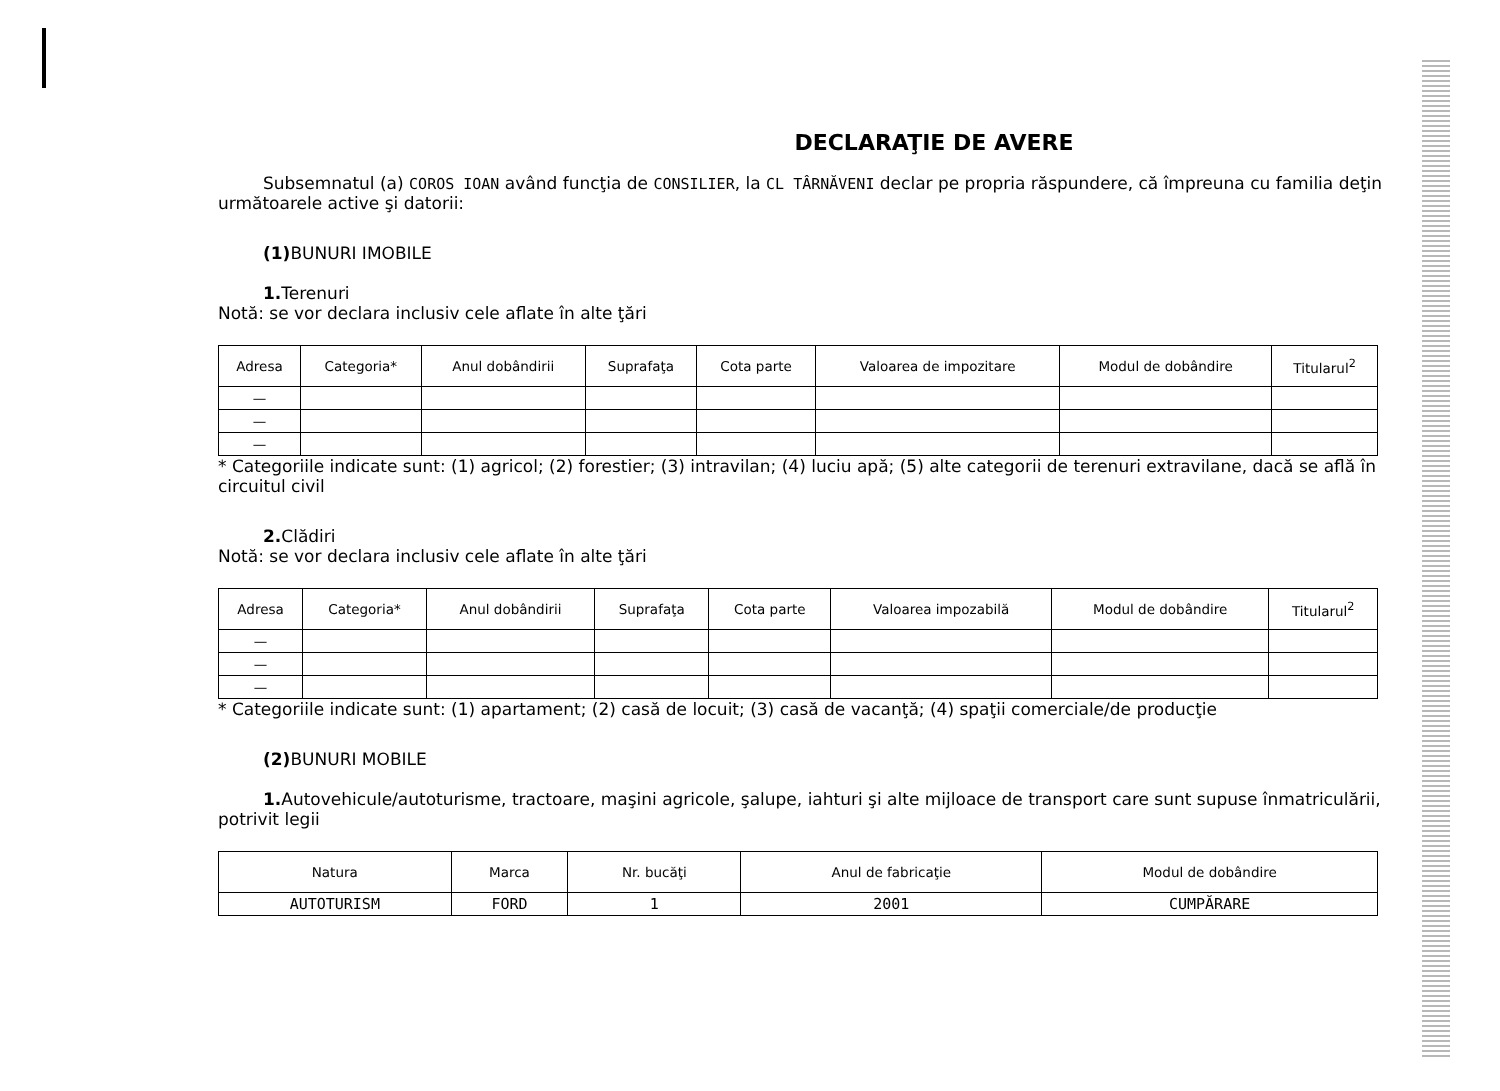DECLARAŢIE DE AVERE
Subsemnatul (a) COROS IOAN având funcţia de CONSILIER, la CL TÂRNĂVENI declar pe propria răspundere, că împreuna cu familia deţin
următoarele active şi datorii:
(1) BUNURI IMOBILE
1. Terenuri
Notă: se vor declara inclusiv cele aflate în alte ţări
| Adresa | Categoria* | Anul dobândirii | Suprafaţa | Cota parte | Valoarea de impozitare | Modul de dobândire | Titularul<sup>2</sup> |
| --- | --- | --- | --- | --- | --- | --- | --- |
| — | | | | | | | |
| — | | | | | | | |
| — | | | | | | | |
* Categoriile indicate sunt: (1) agricol; (2) forestier; (3) intravilan; (4) luciu apă; (5) alte categorii de terenuri extravilane, dacă se află în circuitul civil
2. Clădiri
Notă: se vor declara inclusiv cele aflate în alte ţări
| Adresa | Categoria* | Anul dobândirii | Suprafaţa | Cota parte | Valoarea impozabilă | Modul de dobândire | Titularul<sup>2</sup> |
| --- | --- | --- | --- | --- | --- | --- | --- |
| — | | | | | | | |
| — | | | | | | | |
| — | | | | | | | |
* Categoriile indicate sunt: (1) apartament; (2) casă de locuit; (3) casă de vacanţă; (4) spaţii comerciale/de producţie
(2) BUNURI MOBILE
1. Autovehicule/autoturisme, tractoare, maşini agricole, şalupe, iahturi şi alte mijloace de transport care sunt supuse înmatriculării,
potrivit legii
| Natura | Marca | Nr. bucăţi | Anul de fabricaţie | Modul de dobândire |
| --- | --- | --- | --- | --- |
| AUTOTURISM | FORD | 1 | 2001 | CUMPĂRARE |